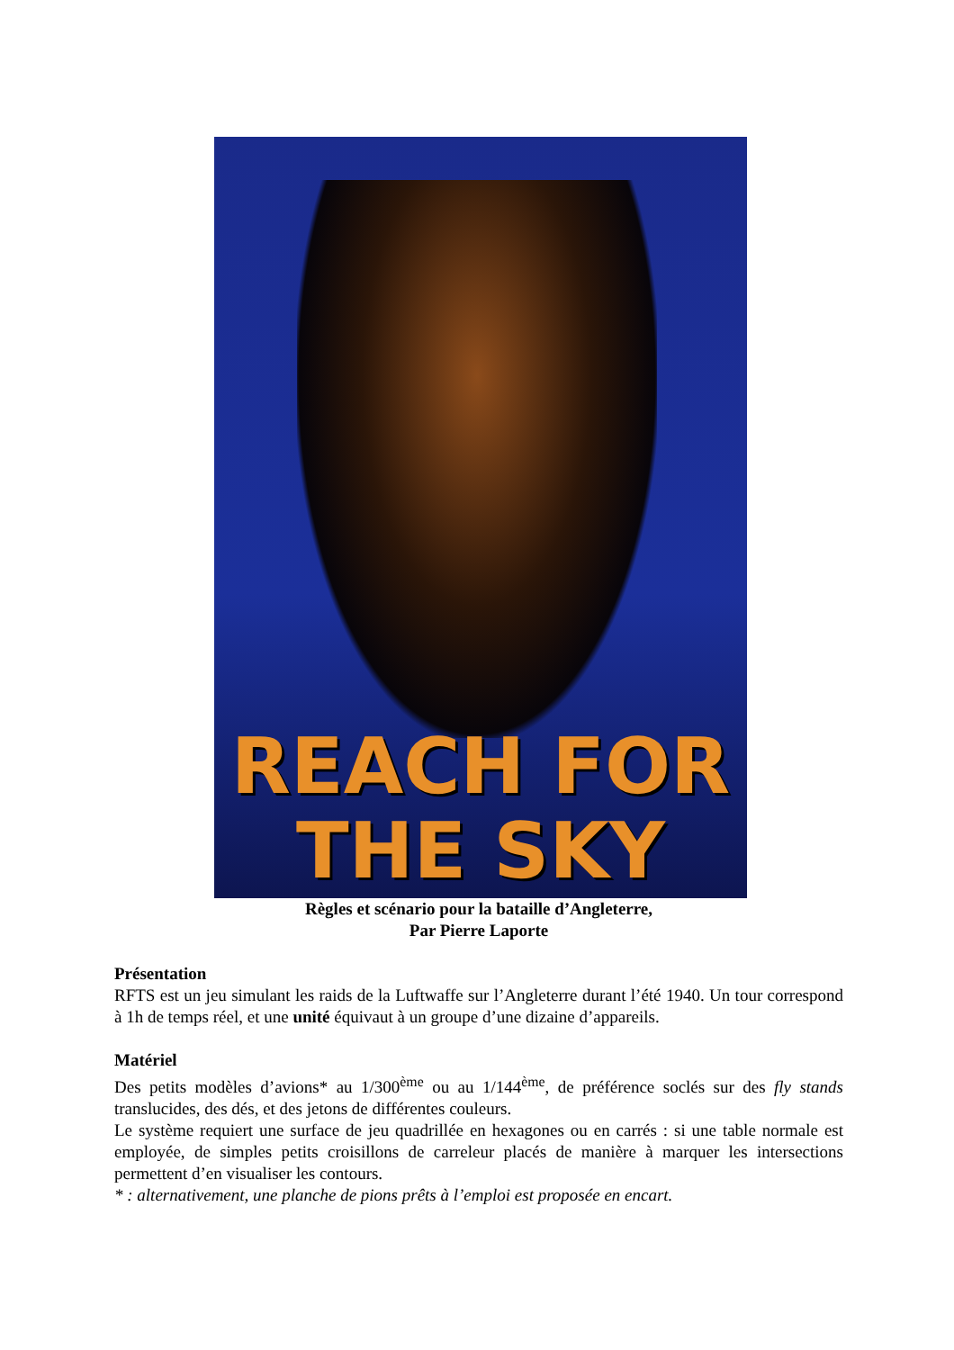REACH FOR
THE SKY
Règles et scénario pour la bataille d’Angleterre,
Par Pierre Laporte
Présentation
RFTS est un jeu simulant les raids de la Luftwaffe sur l’Angleterre durant l’été 1940. Un tour correspond à 1h de temps réel, et une unité équivaut à un groupe d’une dizaine d’appareils.
Matériel
Des petits modèles d’avions* au 1/300<sup>ème</sup> ou au 1/144<sup>ème</sup>, de préférence soclés sur des fly stands translucides, des dés, et des jetons de différentes couleurs.
Le système requiert une surface de jeu quadrillée en hexagones ou en carrés : si une table normale est employée, de simples petits croisillons de carreleur placés de manière à marquer les intersections permettent d’en visualiser les contours.
* : alternativement, une planche de pions prêts à l’emploi est proposée en encart.